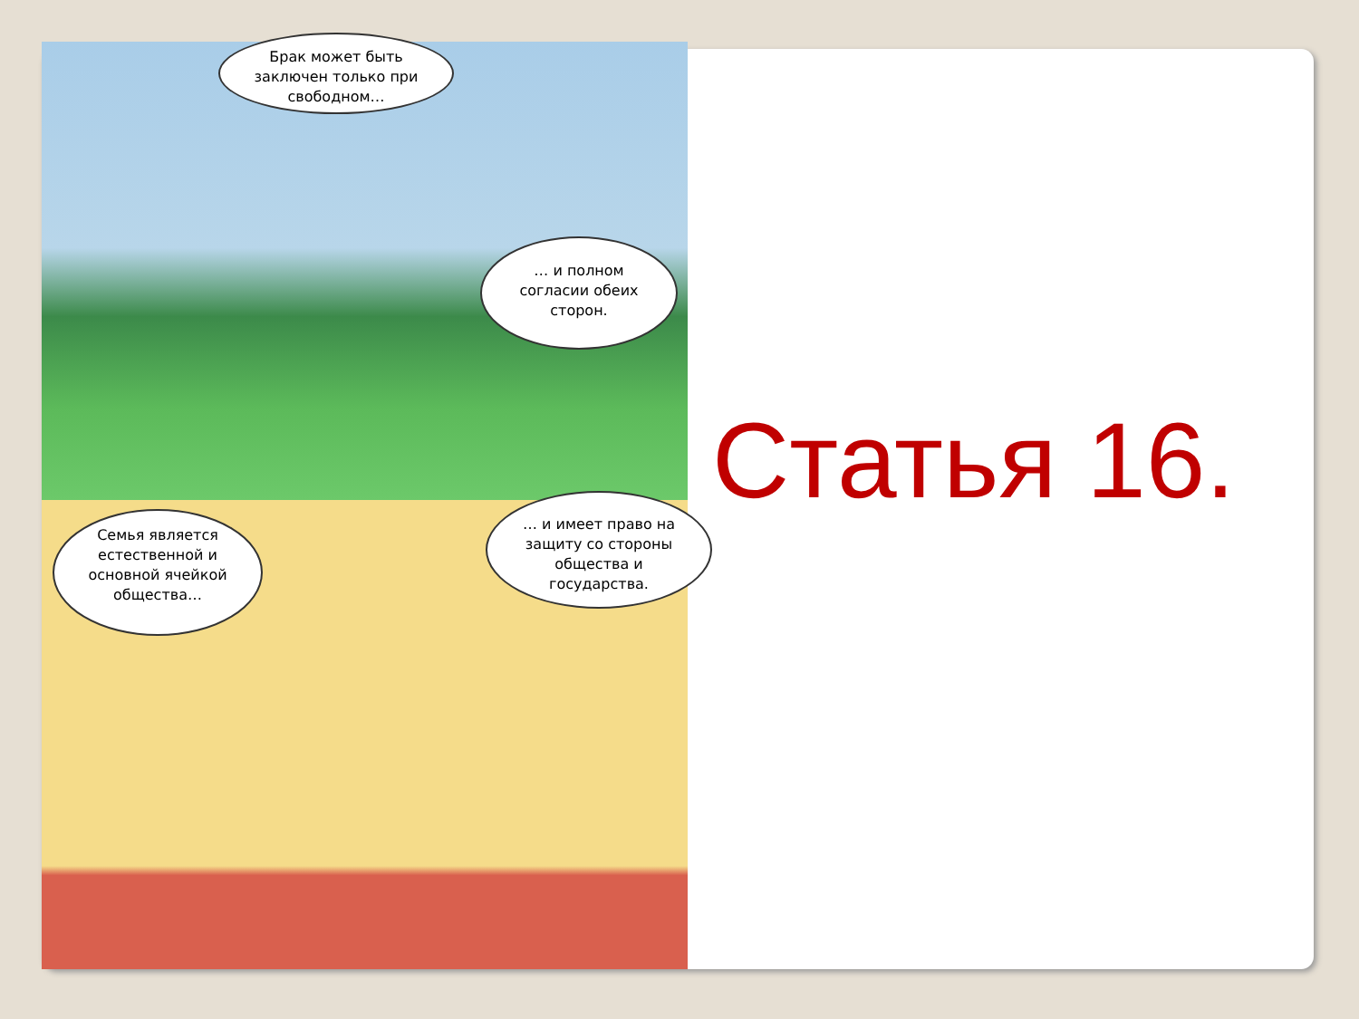Брак может быть заключен только при свободном…
… и полном согласии обеих сторон.
Семья является естественной и основной ячейкой общества…
… и имеет право на защиту со стороны общества и государства.
Статья 16.